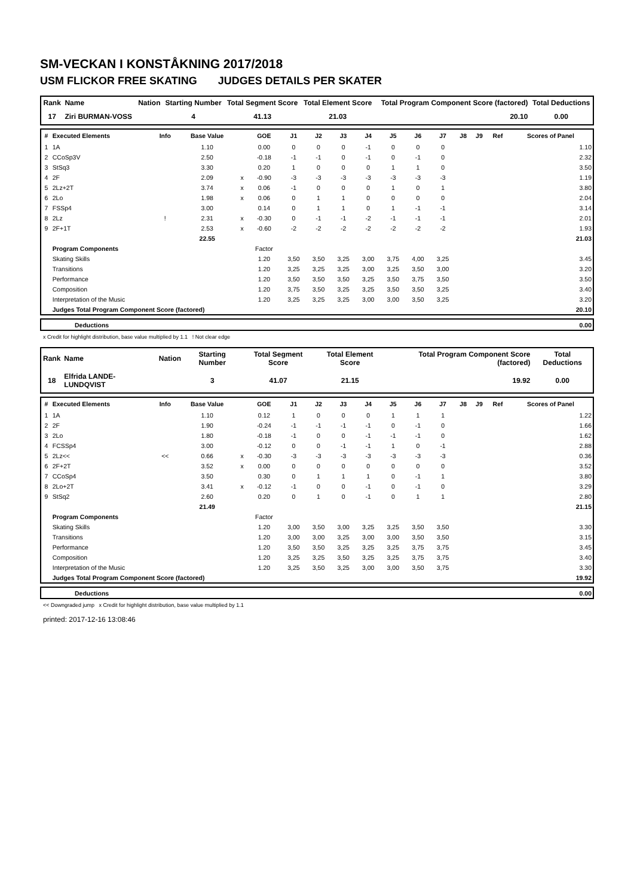SM-VECKAN I KONSTÅKNING 2017/2018
USM FLICKOR FREE SKATING JUDGES DETAILS PER SKATER
| Rank | Name | Nation | Starting Number | Total Segment Score | Total Element Score | Total Program Component Score (factored) | Total Deductions |
| --- | --- | --- | --- | --- | --- | --- | --- |
| 17 | Ziri BURMAN-VOSS | | 4 | 41.13 | 21.03 | 20.10 | 0.00 |
| # | Executed Elements | Info | Base Value | | GOE | J1 | J2 | J3 | J4 | J5 | J6 | J7 | J8 | J9 | Ref | Scores of Panel |
| --- | --- | --- | --- | --- | --- | --- | --- | --- | --- | --- | --- | --- | --- | --- | --- | --- |
| 1 | 1A | | 1.10 | | 0.00 | 0 | 0 | 0 | -1 | 0 | 0 | 0 | | | | 1.10 |
| 2 | CCoSp3V | | 2.50 | | -0.18 | -1 | -1 | 0 | -1 | 0 | -1 | 0 | | | | 2.32 |
| 3 | StSq3 | | 3.30 | | 0.20 | 1 | 0 | 0 | 0 | 1 | 1 | 0 | | | | 3.50 |
| 4 | 2F | | 2.09 | x | -0.90 | -3 | -3 | -3 | -3 | -3 | -3 | -3 | | | | 1.19 |
| 5 | 2Lz+2T | | 3.74 | x | 0.06 | -1 | 0 | 0 | 0 | 1 | 0 | 1 | | | | 3.80 |
| 6 | 2Lo | | 1.98 | x | 0.06 | 0 | 1 | 1 | 0 | 0 | 0 | 0 | | | | 2.04 |
| 7 | FSSp4 | | 3.00 | | 0.14 | 0 | 1 | 1 | 0 | 1 | -1 | -1 | | | | 3.14 |
| 8 | 2Lz | ! | 2.31 | x | -0.30 | 0 | -1 | -1 | -2 | -1 | -1 | -1 | | | | 2.01 |
| 9 | 2F+1T | | 2.53 | x | -0.60 | -2 | -2 | -2 | -2 | -2 | -2 | -2 | | | | 1.93 |
| | | | 22.55 | | | | | | | | | | | | | 21.03 |
| | Program Components | | | | Factor | | | | | | | | | | | |
| | Skating Skills | | | | 1.20 | 3,50 | 3,50 | 3,25 | 3,00 | 3,75 | 4,00 | 3,25 | | | | 3.45 |
| | Transitions | | | | 1.20 | 3,25 | 3,25 | 3,25 | 3,00 | 3,25 | 3,50 | 3,00 | | | | 3.20 |
| | Performance | | | | 1.20 | 3,50 | 3,50 | 3,50 | 3,25 | 3,50 | 3,75 | 3,50 | | | | 3.50 |
| | Composition | | | | 1.20 | 3,75 | 3,50 | 3,25 | 3,25 | 3,50 | 3,50 | 3,25 | | | | 3.40 |
| | Interpretation of the Music | | | | 1.20 | 3,25 | 3,25 | 3,25 | 3,00 | 3,00 | 3,50 | 3,25 | | | | 3.20 |
| | Judges Total Program Component Score (factored) | | | | | | | | | | | | | | | 20.10 |
| | Deductions | 0.00 |
x Credit for highlight distribution, base value multiplied by 1.1 ! Not clear edge
| Rank | Name | Nation | Starting Number | Total Segment Score | Total Element Score | Total Program Component Score (factored) | Total Deductions |
| --- | --- | --- | --- | --- | --- | --- | --- |
| 18 | Elfrida LANDE-LUNDQVIST | | 3 | 41.07 | 21.15 | 19.92 | 0.00 |
| # | Executed Elements | Info | Base Value | | GOE | J1 | J2 | J3 | J4 | J5 | J6 | J7 | J8 | J9 | Ref | Scores of Panel |
| --- | --- | --- | --- | --- | --- | --- | --- | --- | --- | --- | --- | --- | --- | --- | --- | --- |
| 1 | 1A | | 1.10 | | 0.12 | 1 | 0 | 0 | 0 | 1 | 1 | 1 | | | | 1.22 |
| 2 | 2F | | 1.90 | | -0.24 | -1 | -1 | -1 | -1 | 0 | -1 | 0 | | | | 1.66 |
| 3 | 2Lo | | 1.80 | | -0.18 | -1 | 0 | 0 | -1 | -1 | -1 | 0 | | | | 1.62 |
| 4 | FCSSp4 | | 3.00 | | -0.12 | 0 | 0 | -1 | -1 | 1 | 0 | -1 | | | | 2.88 |
| 5 | 2Lz<< | << | 0.66 | x | -0.30 | -3 | -3 | -3 | -3 | -3 | -3 | -3 | | | | 0.36 |
| 6 | 2F+2T | | 3.52 | x | 0.00 | 0 | 0 | 0 | 0 | 0 | 0 | 0 | | | | 3.52 |
| 7 | CCoSp4 | | 3.50 | | 0.30 | 0 | 1 | 1 | 1 | 0 | -1 | 1 | | | | 3.80 |
| 8 | 2Lo+2T | | 3.41 | x | -0.12 | -1 | 0 | 0 | -1 | 0 | -1 | 0 | | | | 3.29 |
| 9 | StSq2 | | 2.60 | | 0.20 | 0 | 1 | 0 | -1 | 0 | 1 | 1 | | | | 2.80 |
| | | | 21.49 | | | | | | | | | | | | | 21.15 |
| | Program Components | | | | Factor | | | | | | | | | | | |
| | Skating Skills | | | | 1.20 | 3,00 | 3,50 | 3,00 | 3,25 | 3,25 | 3,50 | 3,50 | | | | 3.30 |
| | Transitions | | | | 1.20 | 3,00 | 3,00 | 3,25 | 3,00 | 3,00 | 3,50 | 3,50 | | | | 3.15 |
| | Performance | | | | 1.20 | 3,50 | 3,50 | 3,25 | 3,25 | 3,25 | 3,75 | 3,75 | | | | 3.45 |
| | Composition | | | | 1.20 | 3,25 | 3,25 | 3,50 | 3,25 | 3,25 | 3,75 | 3,75 | | | | 3.40 |
| | Interpretation of the Music | | | | 1.20 | 3,25 | 3,50 | 3,25 | 3,00 | 3,00 | 3,50 | 3,75 | | | | 3.30 |
| | Judges Total Program Component Score (factored) | | | | | | | | | | | | | | | 19.92 |
| | Deductions | 0.00 |
<< Downgraded jump x Credit for highlight distribution, base value multiplied by 1.1
printed: 2017-12-16 13:08:46